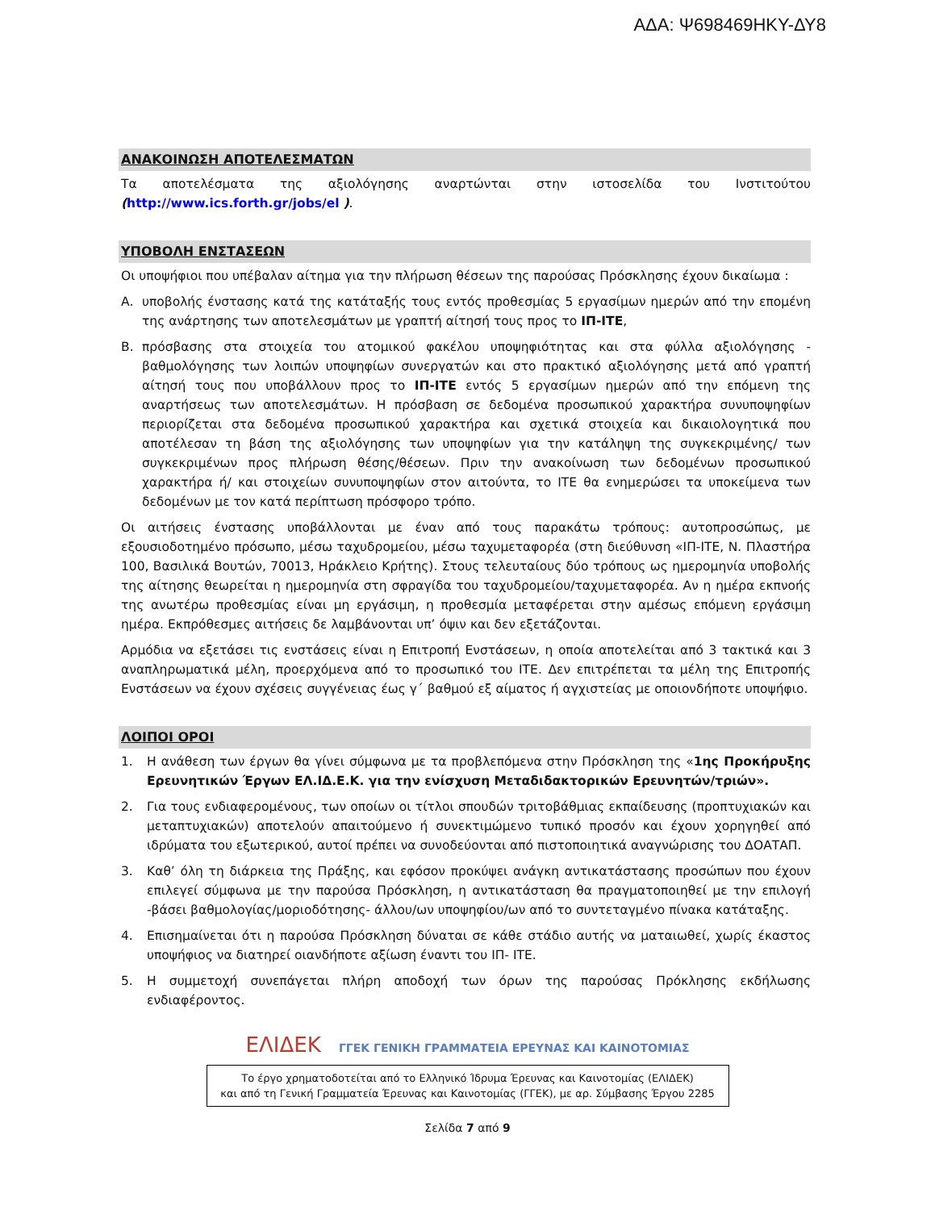ΑΔΑ: Ψ698469ΗΚΥ-ΔΥ8
ΑΝΑΚΟΙΝΩΣΗ ΑΠΟΤΕΛΕΣΜΑΤΩΝ
Τα αποτελέσματα της αξιολόγησης αναρτώνται στην ιστοσελίδα του Ινστιτούτου (http://www.ics.forth.gr/jobs/el ).
ΥΠΟΒΟΛΗ ΕΝΣΤΑΣΕΩΝ
Οι υποψήφιοι που υπέβαλαν αίτημα για την πλήρωση θέσεων της παρούσας Πρόσκλησης έχουν δικαίωμα :
Α. υποβολής ένστασης κατά της κατάταξής τους εντός προθεσμίας 5 εργασίμων ημερών από την επομένη της ανάρτησης των αποτελεσμάτων με γραπτή αίτησή τους προς το ΙΠ-ΙΤΕ,
Β. πρόσβασης στα στοιχεία του ατομικού φακέλου υποψηφιότητας και στα φύλλα αξιολόγησης - βαθμολόγησης των λοιπών υποψηφίων συνεργατών και στο πρακτικό αξιολόγησης μετά από γραπτή αίτησή τους που υποβάλλουν προς το ΙΠ-ΙΤΕ εντός 5 εργασίμων ημερών από την επόμενη της αναρτήσεως των αποτελεσμάτων. Η πρόσβαση σε δεδομένα προσωπικού χαρακτήρα συνυποψηφίων περιορίζεται στα δεδομένα προσωπικού χαρακτήρα και σχετικά στοιχεία και δικαιολογητικά που αποτέλεσαν τη βάση της αξιολόγησης των υποψηφίων για την κατάληψη της συγκεκριμένης/ των συγκεκριμένων προς πλήρωση θέσης/θέσεων. Πριν την ανακοίνωση των δεδομένων προσωπικού χαρακτήρα ή/ και στοιχείων συνυποψηφίων στον αιτούντα, το ΙΤΕ θα ενημερώσει τα υποκείμενα των δεδομένων με τον κατά περίπτωση πρόσφορο τρόπο.
Οι αιτήσεις ένστασης υποβάλλονται με έναν από τους παρακάτω τρόπους: αυτοπροσώπως, με εξουσιοδοτημένο πρόσωπο, μέσω ταχυδρομείου, μέσω ταχυμεταφορέα (στη διεύθυνση «ΙΠ-ΙΤΕ, Ν. Πλαστήρα 100, Βασιλικά Βουτών, 70013, Ηράκλειο Κρήτης). Στους τελευταίους δύο τρόπους ως ημερομηνία υποβολής της αίτησης θεωρείται η ημερομηνία στη σφραγίδα του ταχυδρομείου/ταχυμεταφορέα. Αν η ημέρα εκπνοής της ανωτέρω προθεσμίας είναι μη εργάσιμη, η προθεσμία μεταφέρεται στην αμέσως επόμενη εργάσιμη ημέρα. Εκπρόθεσμες αιτήσεις δε λαμβάνονται υπ’ όψιν και δεν εξετάζονται.
Αρμόδια να εξετάσει τις ενστάσεις είναι η Επιτροπή Ενστάσεων, η οποία αποτελείται από 3 τακτικά και 3 αναπληρωματικά μέλη, προερχόμενα από το προσωπικό του ΙΤΕ. Δεν επιτρέπεται τα μέλη της Επιτροπής Ενστάσεων να έχουν σχέσεις συγγένειας έως γ΄ βαθμού εξ αίματος ή αγχιστείας με οποιονδήποτε υποψήφιο.
ΛΟΙΠΟΙ ΟΡΟΙ
1. Η ανάθεση των έργων θα γίνει σύμφωνα με τα προβλεπόμενα στην Πρόσκληση της «1ης Προκήρυξης Ερευνητικών Έργων ΕΛ.ΙΔ.Ε.Κ. για την ενίσχυση Μεταδιδακτορικών Ερευνητών/τριών».
2. Για τους ενδιαφερομένους, των οποίων οι τίτλοι σπουδών τριτοβάθμιας εκπαίδευσης (προπτυχιακών και μεταπτυχιακών) αποτελούν απαιτούμενο ή συνεκτιμώμενο τυπικό προσόν και έχουν χορηγηθεί από ιδρύματα του εξωτερικού, αυτοί πρέπει να συνοδεύονται από πιστοποιητικά αναγνώρισης του ΔΟΑΤΑΠ.
3. Καθ’ όλη τη διάρκεια της Πράξης, και εφόσον προκύψει ανάγκη αντικατάστασης προσώπων που έχουν επιλεγεί σύμφωνα με την παρούσα Πρόσκληση, η αντικατάσταση θα πραγματοποιηθεί με την επιλογή -βάσει βαθμολογίας/μοριοδότησης- άλλου/ων υποψηφίου/ων από το συντεταγμένο πίνακα κατάταξης.
4. Επισημαίνεται ότι η παρούσα Πρόσκληση δύναται σε κάθε στάδιο αυτής να ματαιωθεί, χωρίς έκαστος υποψήφιος να διατηρεί οιανδήποτε αξίωση έναντι του ΙΠ- ΙΤΕ.
5. Η συμμετοχή συνεπάγεται πλήρη αποδοχή των όρων της παρούσας Πρόκλησης εκδήλωσης ενδιαφέροντος.
ΕΛΙΔΕΚ ΓΓΕΚ ΓΕΝΙΚΗ ΓΡΑΜΜΑΤΕΙΑ ΕΡΕΥΝΑΣ ΚΑΙ ΚΑΙΝΟΤΟΜΙΑΣ
Το έργο χρηματοδοτείται από το Ελληνικό Ίδρυμα Έρευνας και Καινοτομίας (ΕΛΙΔΕΚ)
και από τη Γενική Γραμματεία Έρευνας και Καινοτομίας (ΓΓΕΚ), με αρ. Σύμβασης Έργου 2285
Σελίδα 7 από 9